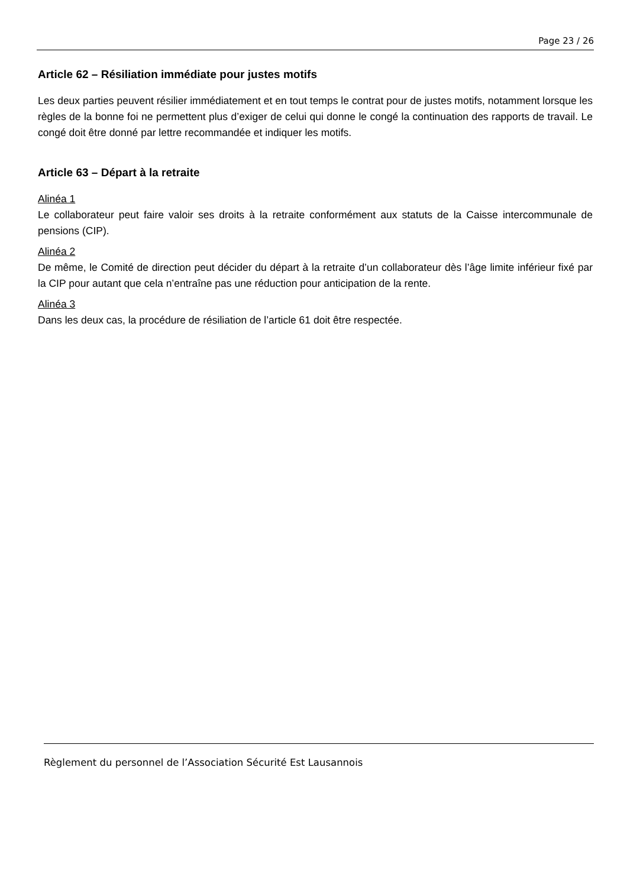Page 23 / 26
Article 62 – Résiliation immédiate pour justes motifs
Les deux parties peuvent résilier immédiatement et en tout temps le contrat pour de justes motifs, notamment lorsque les règles de la bonne foi ne permettent plus d’exiger de celui qui donne le congé la continuation des rapports de travail. Le congé doit être donné par lettre recommandée et indiquer les motifs.
Article 63 – Départ à la retraite
Alinéa 1
Le collaborateur peut faire valoir ses droits à la retraite conformément aux statuts de la Caisse intercommunale de pensions (CIP).
Alinéa 2
De même, le Comité de direction peut décider du départ à la retraite d’un collaborateur dès l’âge limite inférieur fixé par la CIP pour autant que cela n’entraîne pas une réduction pour anticipation de la rente.
Alinéa 3
Dans les deux cas, la procédure de résiliation de l’article 61 doit être respectée.
Règlement du personnel de l’Association Sécurité Est Lausannois